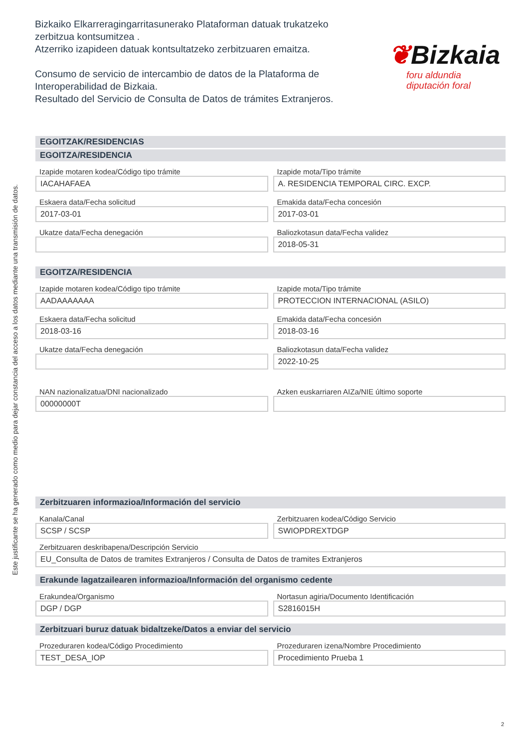Este justificante se ha generado como medio para dejar constancia del acceso a los datos mediante una transmisión de datos.
Bizkaiko Elkarreragingarritasunerako Plataforman datuak trukatzeko zerbitzua kontsumitzea .
Atzerriko izapideen datuak kontsultatzeko zerbitzuaren emaitza.
Consumo de servicio de intercambio de datos de la Plataforma de Interoperabilidad de Bizkaia.
Resultado del Servicio de Consulta de Datos de trámites Extranjeros.
❦Bizkaia
foru aldundia
diputación foral
EGOITZAK/RESIDENCIAS
EGOITZA/RESIDENCIA
Izapide motaren kodea/Código tipo trámite
IACAHAFAEA
Izapide mota/Tipo trámite
A. RESIDENCIA TEMPORAL CIRC. EXCP.
Eskaera data/Fecha solicitud
2017-03-01
Emakida data/Fecha concesión
2017-03-01
Ukatze data/Fecha denegación Baliozkotasun data/Fecha validez
2018-05-31
EGOITZA/RESIDENCIA
Izapide motaren kodea/Código tipo trámite
AADAAAAAAA
Izapide mota/Tipo trámite
PROTECCION INTERNACIONAL (ASILO)
Eskaera data/Fecha solicitud
2018-03-16
Emakida data/Fecha concesión
2018-03-16
Ukatze data/Fecha denegación Baliozkotasun data/Fecha validez
2022-10-25
NAN nazionalizatua/DNI nacionalizado
00000000T
Azken euskarriaren AIZa/NIE último soporte
Zerbitzuaren informazioa/Información del servicio
Kanala/Canal
SCSP / SCSP
Zerbitzuaren kodea/Código Servicio
SWIOPDREXTDGP
Zerbitzuaren deskribapena/Descripción Servicio
EU_Consulta de Datos de tramites Extranjeros / Consulta de Datos de tramites Extranjeros
Erakunde lagatzailearen informazioa/Información del organismo cedente
Erakundea/Organismo
DGP / DGP
Nortasun agiria/Documento Identificación
S2816015H
Zerbitzuari buruz datuak bidaltzeke/Datos a enviar del servicio
Prozeduraren kodea/Código Procedimiento
TEST_DESA_IOP
Prozeduraren izena/Nombre Procedimiento
Procedimiento Prueba 1
2